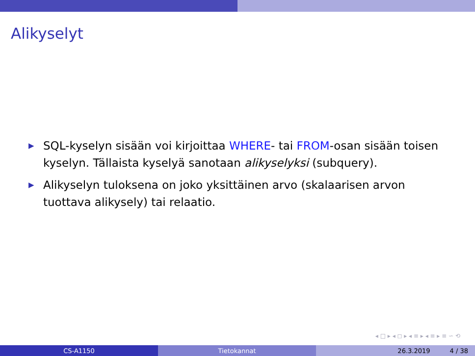Alikyselyt
▶ SQL-kyselyn sisään voi kirjoittaa WHERE- tai FROM-osan sisään toisen kyselyn. Tällaista kyselyä sanotaan alikyselyksi (subquery).
▶ Alikyselyn tuloksena on joko yksittäinen arvo (skalaarisen arvon tuottava alikysely) tai relaatio.
◂ □ ▸ ◂ ◻ ▸ ◂ ≡ ▸ ◂ ≡ ▸ ≡ ∽ ⟲
CS-A1150 Tietokannat 26.3.2019 4 / 38